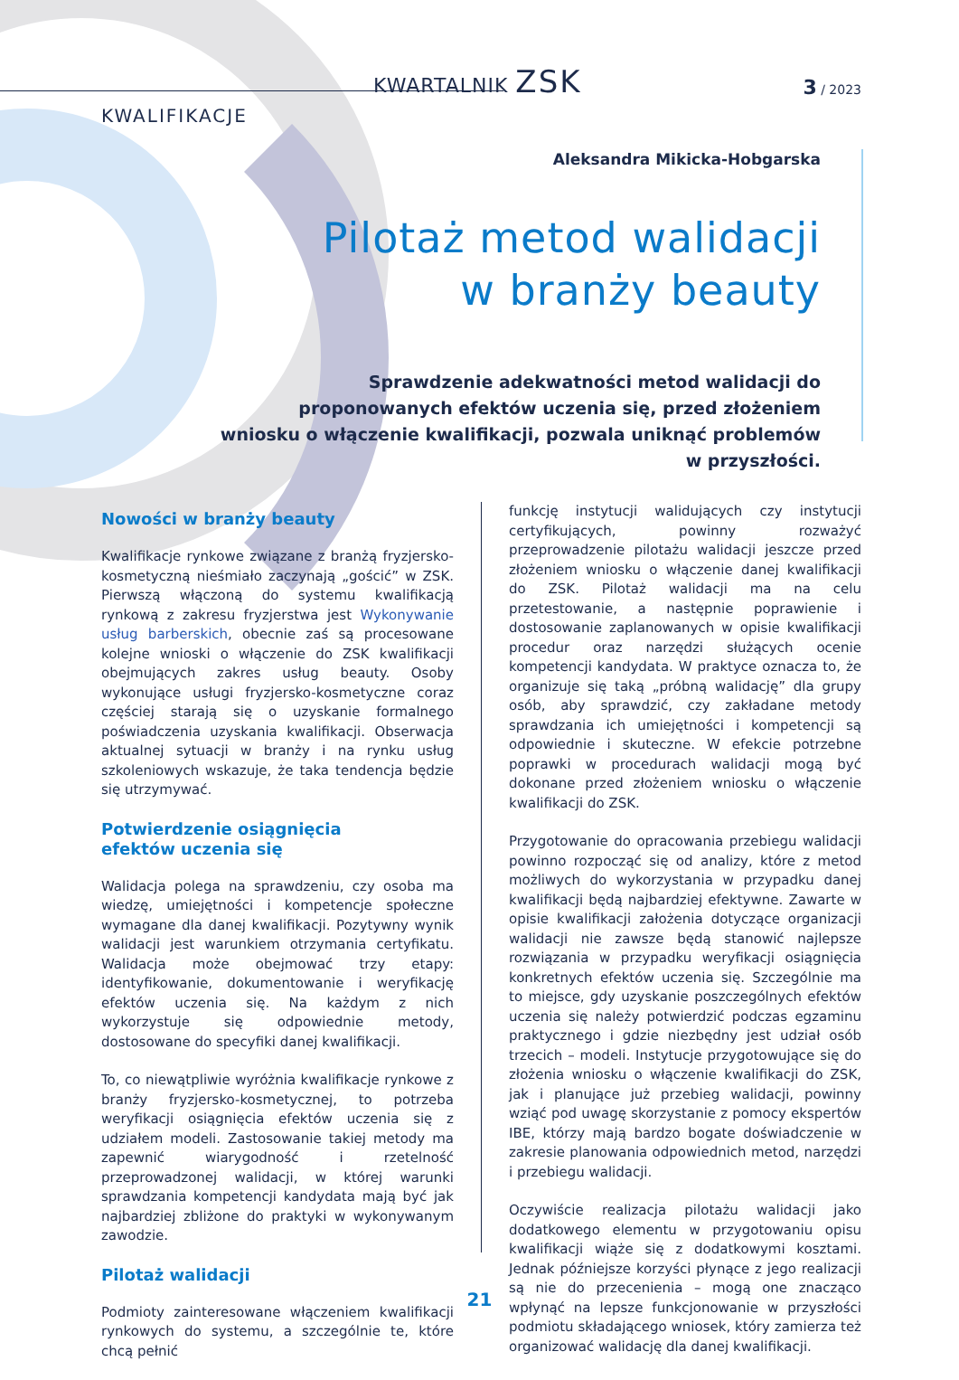KWARTALNIK ZSK
3 / 2023
KWALIFIKACJE
Aleksandra Mikicka-Hobgarska
Pilotaż metod walidacji
w branży beauty
Sprawdzenie adekwatności metod walidacji do proponowanych efektów uczenia się, przed złożeniem wniosku o włączenie kwalifikacji, pozwala uniknąć problemów w przyszłości.
Nowości w branży beauty
Kwalifikacje rynkowe związane z branżą fryzjersko-kosmetyczną nieśmiało zaczynają „gościć” w ZSK. Pierwszą włączoną do systemu kwalifikacją rynkową z zakresu fryzjerstwa jest Wykonywanie usług barberskich, obecnie zaś są procesowane kolejne wnioski o włączenie do ZSK kwalifikacji obejmujących zakres usług beauty. Osoby wykonujące usługi fryzjersko-kosmetyczne coraz częściej starają się o uzyskanie formalnego poświadczenia uzyskania kwalifikacji. Obserwacja aktualnej sytuacji w branży i na rynku usług szkoleniowych wskazuje, że taka tendencja będzie się utrzymywać.
Potwierdzenie osiągnięcia
efektów uczenia się
Walidacja polega na sprawdzeniu, czy osoba ma wiedzę, umiejętności i kompetencje społeczne wymagane dla danej kwalifikacji. Pozytywny wynik walidacji jest warunkiem otrzymania certyfikatu. Walidacja może obejmować trzy etapy: identyfikowanie, dokumentowanie i weryfikację efektów uczenia się. Na każdym z nich wykorzystuje się odpowiednie metody, dostosowane do specyfiki danej kwalifikacji.
To, co niewątpliwie wyróżnia kwalifikacje rynkowe z branży fryzjersko-kosmetycznej, to potrzeba weryfikacji osiągnięcia efektów uczenia się z udziałem modeli. Zastosowanie takiej metody ma zapewnić wiarygodność i rzetelność przeprowadzonej walidacji, w której warunki sprawdzania kompetencji kandydata mają być jak najbardziej zbliżone do praktyki w wykonywanym zawodzie.
Pilotaż walidacji
Podmioty zainteresowane włączeniem kwalifikacji rynkowych do systemu, a szczególnie te, które chcą pełnić
funkcję instytucji walidujących czy instytucji certyfikujących, powinny rozważyć przeprowadzenie pilotażu walidacji jeszcze przed złożeniem wniosku o włączenie danej kwalifikacji do ZSK. Pilotaż walidacji ma na celu przetestowanie, a następnie poprawienie i dostosowanie zaplanowanych w opisie kwalifikacji procedur oraz narzędzi służących ocenie kompetencji kandydata. W praktyce oznacza to, że organizuje się taką „próbną walidację” dla grupy osób, aby sprawdzić, czy zakładane metody sprawdzania ich umiejętności i kompetencji są odpowiednie i skuteczne. W efekcie potrzebne poprawki w procedurach walidacji mogą być dokonane przed złożeniem wniosku o włączenie kwalifikacji do ZSK.
Przygotowanie do opracowania przebiegu walidacji powinno rozpocząć się od analizy, które z metod możliwych do wykorzystania w przypadku danej kwalifikacji będą najbardziej efektywne. Zawarte w opisie kwalifikacji założenia dotyczące organizacji walidacji nie zawsze będą stanowić najlepsze rozwiązania w przypadku weryfikacji osiągnięcia konkretnych efektów uczenia się. Szczególnie ma to miejsce, gdy uzyskanie poszczególnych efektów uczenia się należy potwierdzić podczas egzaminu praktycznego i gdzie niezbędny jest udział osób trzecich – modeli. Instytucje przygotowujące się do złożenia wniosku o włączenie kwalifikacji do ZSK, jak i planujące już przebieg walidacji, powinny wziąć pod uwagę skorzystanie z pomocy ekspertów IBE, którzy mają bardzo bogate doświadczenie w zakresie planowania odpowiednich metod, narzędzi i przebiegu walidacji.
Oczywiście realizacja pilotażu walidacji jako dodatkowego elementu w przygotowaniu opisu kwalifikacji wiąże się z dodatkowymi kosztami. Jednak późniejsze korzyści płynące z jego realizacji są nie do przecenienia – mogą one znacząco wpłynąć na lepsze funkcjonowanie w przyszłości podmiotu składającego wniosek, który zamierza też organizować walidację dla danej kwalifikacji.
21